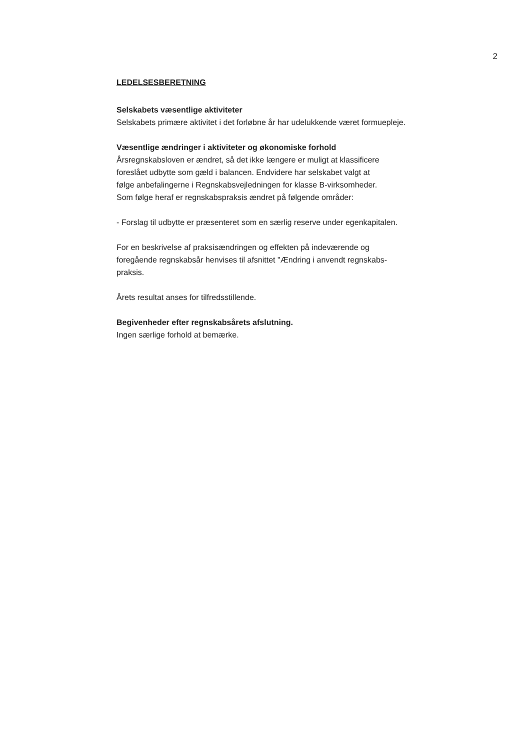2
LEDELSESBERETNING
Selskabets væsentlige aktiviteter
Selskabets primære aktivitet i det forløbne år har udelukkende været formuepleje.
Væsentlige ændringer i aktiviteter og økonomiske forhold
Årsregnskabsloven er ændret, så det ikke længere er muligt at klassificere
foreslået udbytte som gæld i balancen. Endvidere har selskabet valgt at
følge anbefalingerne i Regnskabsvejledningen for klasse B-virksomheder.
Som følge heraf er regnskabspraksis ændret på følgende områder:
- Forslag til udbytte er præsenteret som en særlig reserve under egenkapitalen.
For en beskrivelse af praksisændringen og effekten på indeværende og
foregående regnskabsår henvises til afsnittet "Ændring i anvendt regnskabs-
praksis.
Årets resultat anses for tilfredsstillende.
Begivenheder efter regnskabsårets afslutning.
Ingen særlige forhold at bemærke.